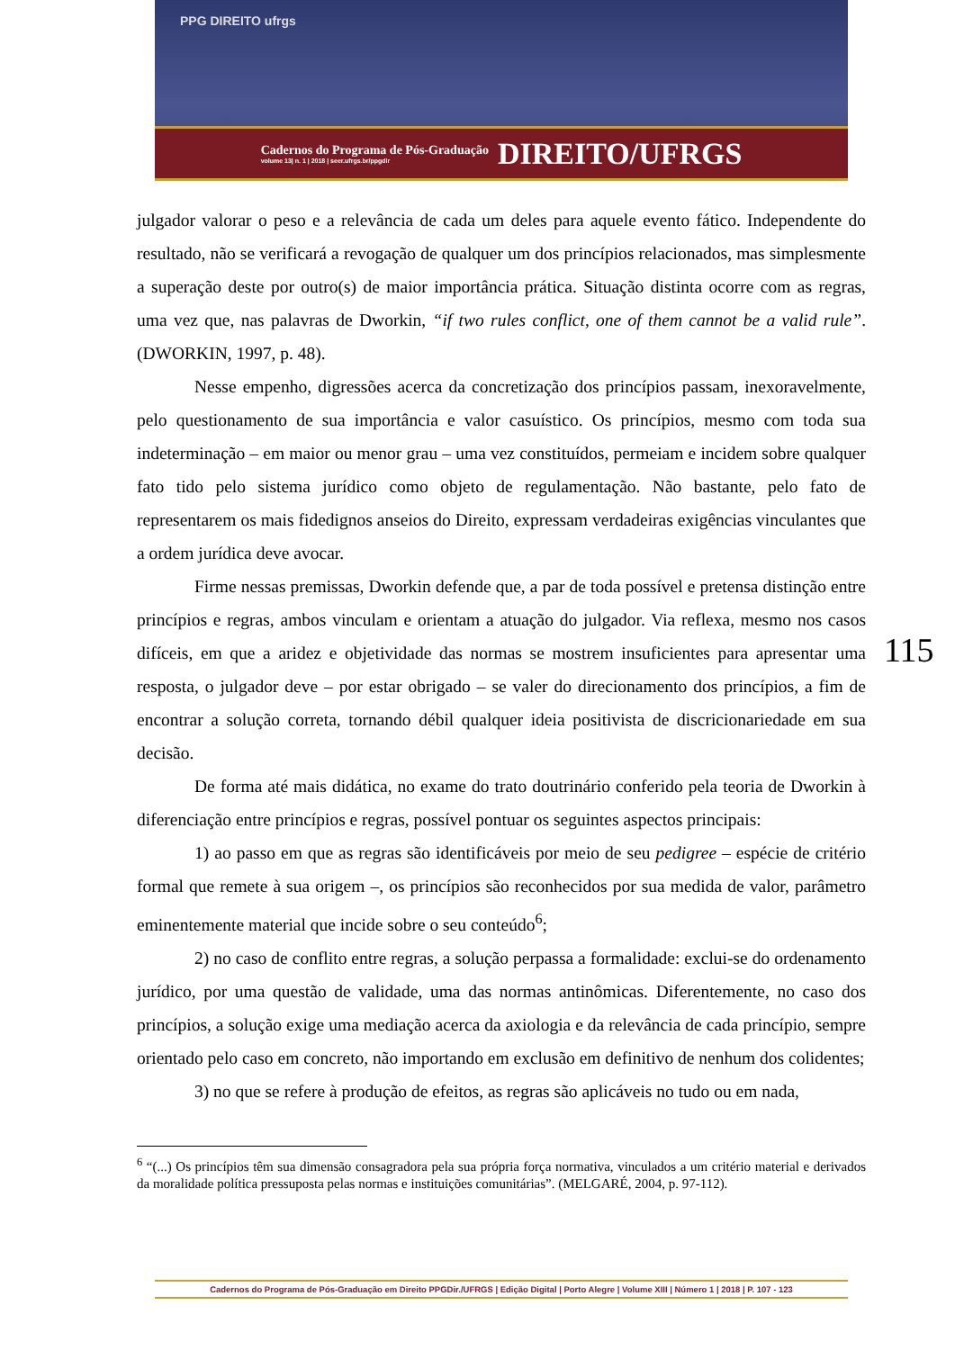PPG DIREITO ufrgs
Cadernos do Programa de Pós-Graduação
volume 13| n. 1 | 2018 | seer.ufrgs.br/ppgdir
DIREITO/UFRGS
115
julgador valorar o peso e a relevância de cada um deles para aquele evento fático. Independente do resultado, não se verificará a revogação de qualquer um dos princípios relacionados, mas simplesmente a superação deste por outro(s) de maior importância prática. Situação distinta ocorre com as regras, uma vez que, nas palavras de Dworkin, “if two rules conflict, one of them cannot be a valid rule”. (DWORKIN, 1997, p. 48).
Nesse empenho, digressões acerca da concretização dos princípios passam, inexoravelmente, pelo questionamento de sua importância e valor casuístico. Os princípios, mesmo com toda sua indeterminação – em maior ou menor grau – uma vez constituídos, permeiam e incidem sobre qualquer fato tido pelo sistema jurídico como objeto de regulamentação. Não bastante, pelo fato de representarem os mais fidedignos anseios do Direito, expressam verdadeiras exigências vinculantes que a ordem jurídica deve avocar.
Firme nessas premissas, Dworkin defende que, a par de toda possível e pretensa distinção entre princípios e regras, ambos vinculam e orientam a atuação do julgador. Via reflexa, mesmo nos casos difíceis, em que a aridez e objetividade das normas se mostrem insuficientes para apresentar uma resposta, o julgador deve – por estar obrigado – se valer do direcionamento dos princípios, a fim de encontrar a solução correta, tornando débil qualquer ideia positivista de discricionariedade em sua decisão.
De forma até mais didática, no exame do trato doutrinário conferido pela teoria de Dworkin à diferenciação entre princípios e regras, possível pontuar os seguintes aspectos principais:
1) ao passo em que as regras são identificáveis por meio de seu pedigree – espécie de critério formal que remete à sua origem –, os princípios são reconhecidos por sua medida de valor, parâmetro eminentemente material que incide sobre o seu conteúdo<sup>6</sup>;
2) no caso de conflito entre regras, a solução perpassa a formalidade: exclui-se do ordenamento jurídico, por uma questão de validade, uma das normas antinômicas. Diferentemente, no caso dos princípios, a solução exige uma mediação acerca da axiologia e da relevância de cada princípio, sempre orientado pelo caso em concreto, não importando em exclusão em definitivo de nenhum dos colidentes;
3) no que se refere à produção de efeitos, as regras são aplicáveis no tudo ou em nada,
<sup>6</sup> “(...) Os princípios têm sua dimensão consagradora pela sua própria força normativa, vinculados a um critério material e derivados da moralidade política pressuposta pelas normas e instituições comunitárias”. (MELGARÉ, 2004, p. 97-112).
Cadernos do Programa de Pós-Graduação em Direito PPGDir./UFRGS | Edição Digital | Porto Alegre | Volume XIII | Número 1 | 2018 | P. 107 - 123